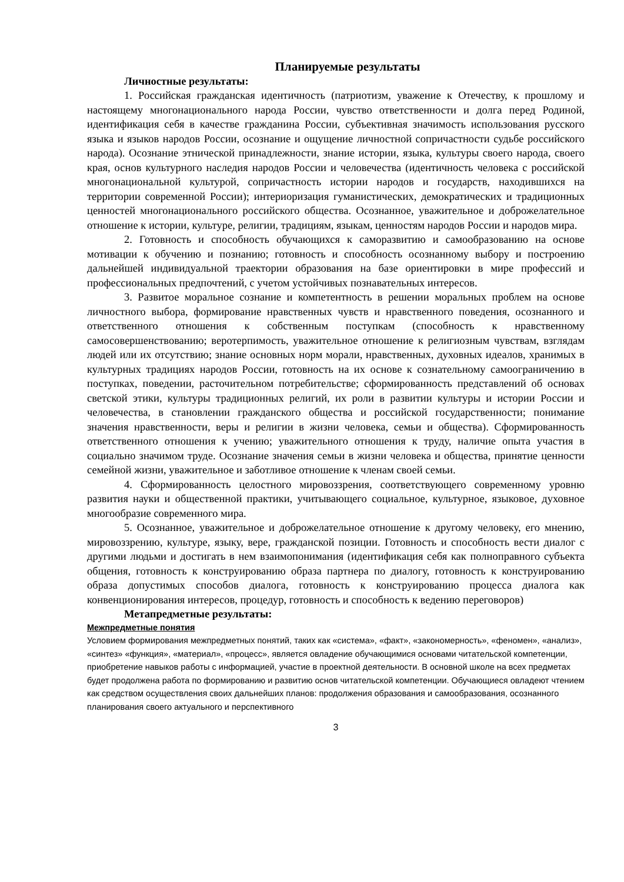Планируемые результаты
Личностные результаты:
1. Российская гражданская идентичность (патриотизм, уважение к Отечеству, к прошлому и настоящему многонационального народа России, чувство ответственности и долга перед Родиной, идентификация себя в качестве гражданина России, субъективная значимость использования русского языка и языков народов России, осознание и ощущение личностной сопричастности судьбе российского народа). Осознание этнической принадлежности, знание истории, языка, культуры своего народа, своего края, основ культурного наследия народов России и человечества (идентичность человека с российской многонациональной культурой, сопричастность истории народов и государств, находившихся на территории современной России); интериоризация гуманистических, демократических и традиционных ценностей многонационального российского общества. Осознанное, уважительное и доброжелательное отношение к истории, культуре, религии, традициям, языкам, ценностям народов России и народов мира.
2. Готовность и способность обучающихся к саморазвитию и самообразованию на основе мотивации к обучению и познанию; готовность и способность осознанному выбору и построению дальнейшей индивидуальной траектории образования на базе ориентировки в мире профессий и профессиональных предпочтений, с учетом устойчивых познавательных интересов.
3. Развитое моральное сознание и компетентность в решении моральных проблем на основе личностного выбора, формирование нравственных чувств и нравственного поведения, осознанного и ответственного отношения к собственным поступкам (способность к нравственному самосовершенствованию; веротерпимость, уважительное отношение к религиозным чувствам, взглядам людей или их отсутствию; знание основных норм морали, нравственных, духовных идеалов, хранимых в культурных традициях народов России, готовность на их основе к сознательному самоограничению в поступках, поведении, расточительном потребительстве; сформированность представлений об основах светской этики, культуры традиционных религий, их роли в развитии культуры и истории России и человечества, в становлении гражданского общества и российской государственности; понимание значения нравственности, веры и религии в жизни человека, семьи и общества). Сформированность ответственного отношения к учению; уважительного отношения к труду, наличие опыта участия в социально значимом труде. Осознание значения семьи в жизни человека и общества, принятие ценности семейной жизни, уважительное и заботливое отношение к членам своей семьи.
4. Сформированность целостного мировоззрения, соответствующего современному уровню развития науки и общественной практики, учитывающего социальное, культурное, языковое, духовное многообразие современного мира.
5. Осознанное, уважительное и доброжелательное отношение к другому человеку, его мнению, мировоззрению, культуре, языку, вере, гражданской позиции. Готовность и способность вести диалог с другими людьми и достигать в нем взаимопонимания (идентификация себя как полноправного субъекта общения, готовность к конструированию образа партнера по диалогу, готовность к конструированию образа допустимых способов диалога, готовность к конструированию процесса диалога как конвенционирования интересов, процедур, готовность и способность к ведению переговоров)
Метапредметные результаты:
Межпредметные понятия
Условием формирования межпредметных понятий, таких как «система», «факт», «закономерность», «феномен», «анализ», «синтез» «функция», «материал», «процесс», является овладение обучающимися основами читательской компетенции, приобретение навыков работы с информацией, участие в проектной деятельности. В основной школе на всех предметах будет продолжена работа по формированию и развитию основ читательской компетенции. Обучающиеся овладеют чтением как средством осуществления своих дальнейших планов: продолжения образования и самообразования, осознанного планирования своего актуального и перспективного
3